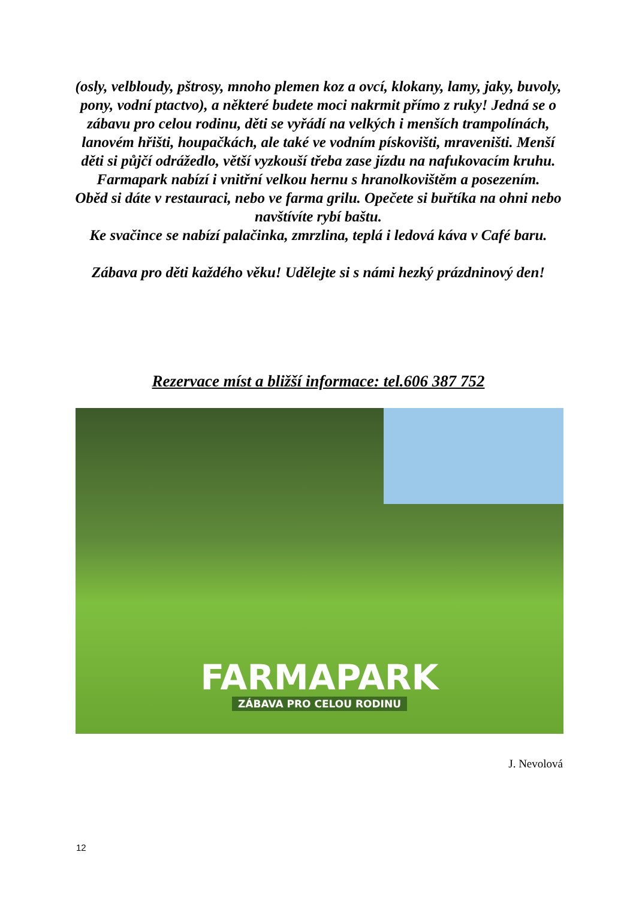(osly, velbloudy, pštrosy, mnoho plemen koz a ovcí, klokany, lamy, jaky, buvoly, pony, vodní ptactvo), a některé budete moci nakrmit přímo z ruky! Jedná se o zábavu pro celou rodinu, děti se vyřádí na velkých i menších trampolínách, lanovém hřišti, houpačkách, ale také ve vodním pískovišti, mraveništi. Menší děti si půjčí odrážedlo, větší vyzkouší třeba zase jízdu na nafukovacím kruhu. Farmapark nabízí i vnitřní velkou hernu s hranolkovištěm a posezením.
Oběd si dáte v restauraci, nebo ve farma grilu. Opečete si buřtíka na ohni nebo navštívíte rybí baštu.
Ke svačince se nabízí palačinka, zmrzlina, teplá i ledová káva v Café baru.
Zábava pro děti každého věku! Udělejte si s námi hezký prázdninový den!
Rezervace míst a bližší informace: tel.606 387 752
FARMAPARK
ZÁBAVA PRO CELOU RODINU
J. Nevolová
12